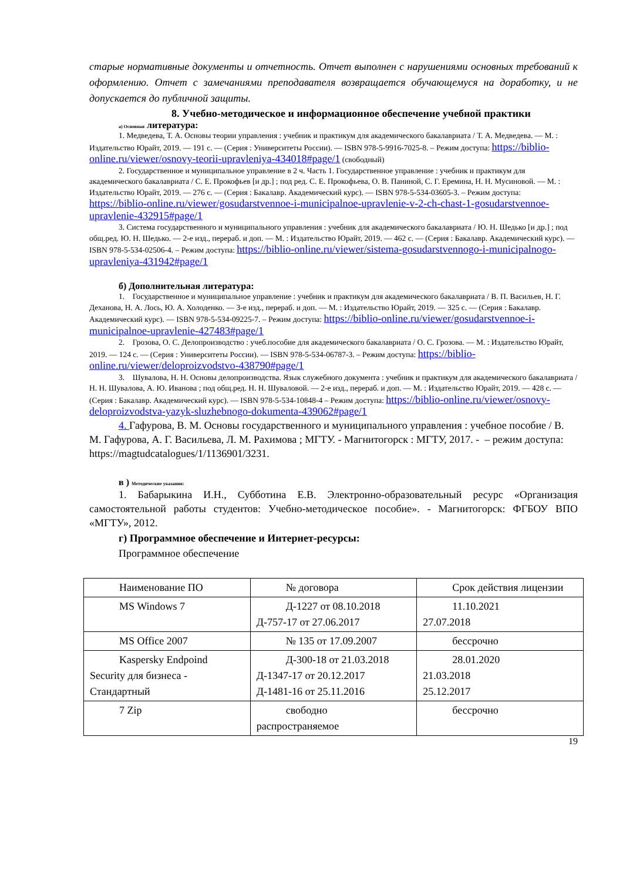старые нормативные документы и отчетность. Отчет выполнен с нарушениями основных требований к оформлению. Отчет с замечаниями преподавателя возвращается обучающемуся на доработку, и не допускается до публичной защиты.
8. Учебно-методическое и информационное обеспечение учебной практики
а) Основная литература:
1. Медведева, Т. А. Основы теории управления : учебник и практикум для академического бакалавриата / Т. А. Медведева. — М. : Издательство Юрайт, 2019. — 191 с. — (Серия : Университеты России). — ISBN 978-5-9916-7025-8. – Режим доступа: https://biblio-online.ru/viewer/osnovy-teorii-upravleniya-434018#page/1 (свободный)
2. Государственное и муниципальное управление в 2 ч. Часть 1. Государственное управление : учебник и практикум для академического бакалавриата / С. Е. Прокофьев [и др.] ; под ред. С. Е. Прокофьева, О. В. Паниной, С. Г. Еремина, Н. Н. Мусиновой. — М. : Издательство Юрайт, 2019. — 276 с. — (Серия : Бакалавр. Академический курс). — ISBN 978-5-534-03605-3. – Режим доступа: https://biblio-online.ru/viewer/gosudarstvennoe-i-municipalnoe-upravlenie-v-2-ch-chast-1-gosudarstvennoe-upravlenie-432915#page/1
3. Система государственного и муниципального управления : учебник для академического бакалавриата / Ю. Н. Шедько [и др.] ; под общ.ред. Ю. Н. Шедько. — 2-е изд., перераб. и доп. — М. : Издательство Юрайт, 2019. — 462 с. — (Серия : Бакалавр. Академический курс). — ISBN 978-5-534-02506-4. – Режим доступа: https://biblio-online.ru/viewer/sistema-gosudarstvennogo-i-municipalnogo-upravleniya-431942#page/1
б) Дополнительная литература:
1. Государственное и муниципальное управление : учебник и практикум для академического бакалавриата / В. П. Васильев, Н. Г. Деханова, Н. А. Лось, Ю. А. Холоденко. — 3-е изд., перераб. и доп. — М. : Издательство Юрайт, 2019. — 325 с. — (Серия : Бакалавр. Академический курс). — ISBN 978-5-534-09225-7. – Режим доступа: https://biblio-online.ru/viewer/gosudarstvennoe-i-municipalnoe-upravlenie-427483#page/1
2. Грозова, О. С. Делопроизводство : учеб.пособие для академического бакалавриата / О. С. Грозова. — М. : Издательство Юрайт, 2019. — 124 с. — (Серия : Университеты России). — ISBN 978-5-534-06787-3. – Режим доступа: https://biblio-online.ru/viewer/deloproizvodstvo-438790#page/1
3. Шувалова, Н. Н. Основы делопроизводства. Язык служебного документа : учебник и практикум для академического бакалавриата / Н. Н. Шувалова, А. Ю. Иванова ; под общ.ред. Н. Н. Шуваловой. — 2-е изд., перераб. и доп. — М. : Издательство Юрайт, 2019. — 428 с. — (Серия : Бакалавр. Академический курс). — ISBN 978-5-534-10848-4 – Режим доступа: https://biblio-online.ru/viewer/osnovy-deloproizvodstva-yazyk-sluzhebnogo-dokumenta-439062#page/1
4. Гафурова, В. М. Основы государственного и муниципального управления : учебное пособие / В. М. Гафурова, А. Г. Васильева, Л. М. Рахимова ; МГТУ. - Магнитогорск : МГТУ, 2017. - – режим доступа: https://magtudcatalogues/1/1136901/3231.
в ) Методические указания:
1. Бабарыкина И.Н., Субботина Е.В. Электронно-образовательный ресурс «Организация самостоятельной работы студентов: Учебно-методическое пособие». - Магнитогорск: ФГБОУ ВПО «МГТУ», 2012.
г) Программное обеспечение и Интернет-ресурсы:
Программное обеспечение
| Наименование ПО | № договора | Срок действия лицензии |
| MS Windows 7 | Д-1227 от 08.10.2018 Д-757-17 от 27.06.2017 | 11.10.2021 27.07.2018 |
| MS Office 2007 | № 135 от 17.09.2007 | бессрочно |
| Kaspersky Endpoind Security для бизнеса - Стандартный | Д-300-18 от 21.03.2018 Д-1347-17 от 20.12.2017 Д-1481-16 от 25.11.2016 | 28.01.2020 21.03.2018 25.12.2017 |
| 7 Zip | свободно распространяемое | бессрочно |
19